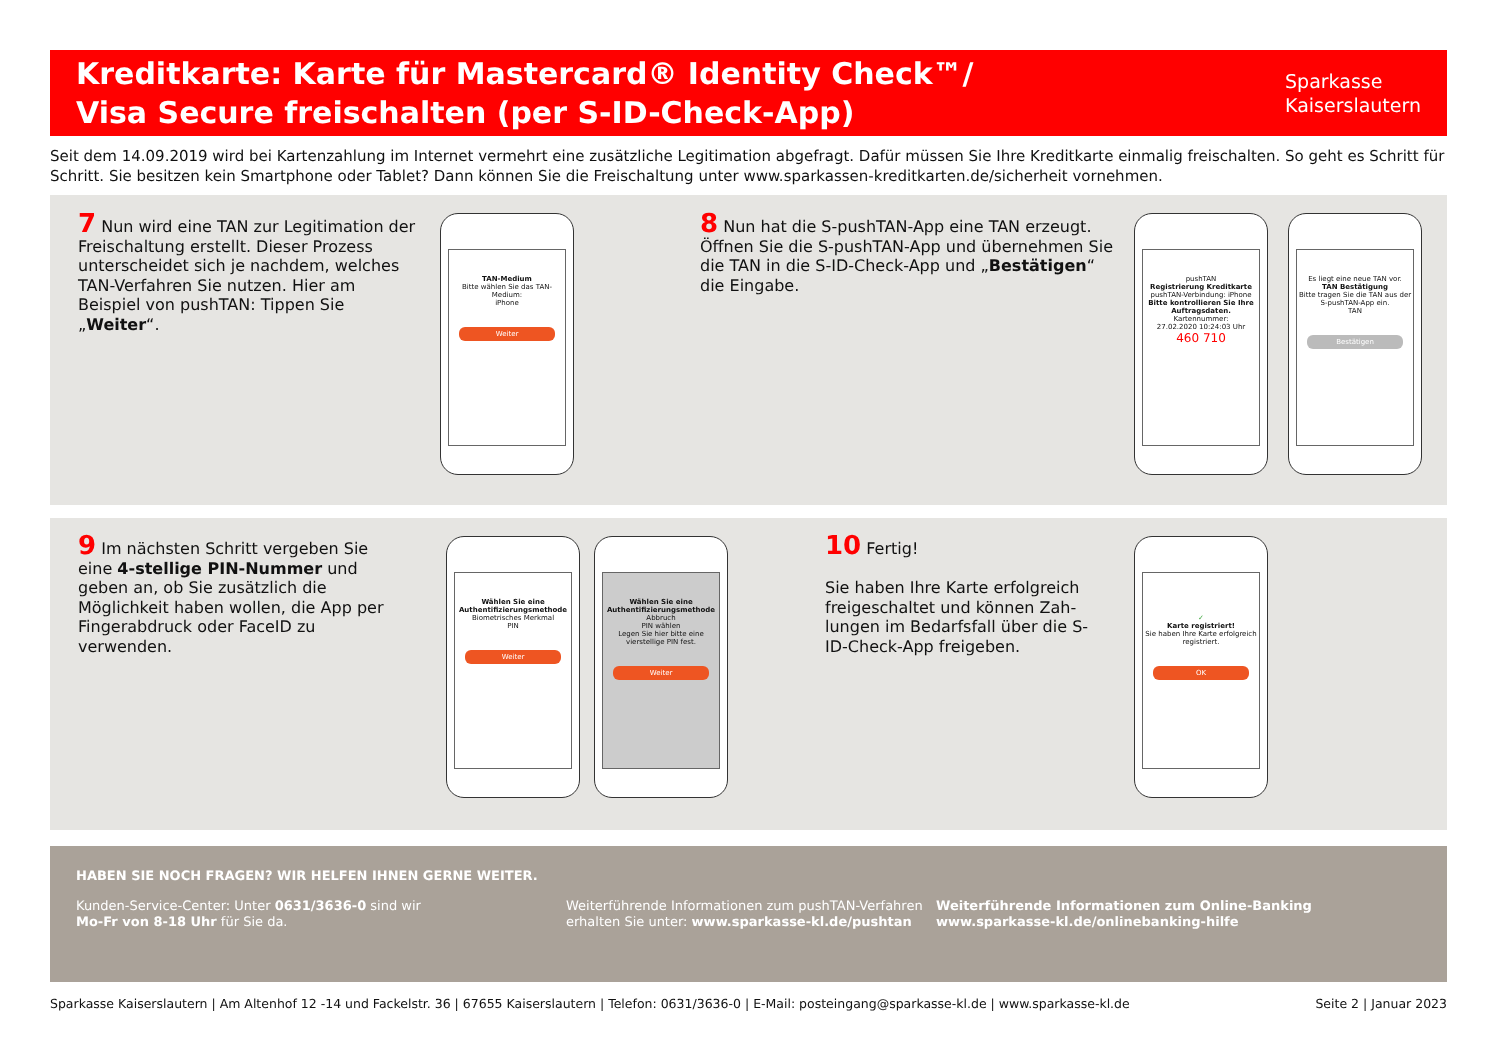Kreditkarte: Karte für Mastercard® Identity Check™/
Visa Secure freischalten (per S-ID-Check-App)
Sparkasse
Kaiserslautern
Seit dem 14.09.2019 wird bei Kartenzahlung im Internet vermehrt eine zusätzliche Legitimation abgefragt. Dafür müssen Sie Ihre Kreditkarte einmalig freischalten. So geht es Schritt für Schritt. Sie besitzen kein Smartphone oder Tablet? Dann können Sie die Freischaltung unter www.sparkassen-kreditkarten.de/sicherheit vornehmen.
7 Nun wird eine TAN zur Legitimation der Freischaltung erstellt. Dieser Prozess unterscheidet sich je nachdem, welches TAN-Verfahren Sie nutzen. Hier am Beispiel von pushTAN: Tippen Sie „Weiter“.
TAN-Medium
Bitte wählen Sie das TAN-Medium:
iPhone
Weiter
8 Nun hat die S-pushTAN-App eine TAN erzeugt. Öffnen Sie die S-pushTAN-App und übernehmen Sie die TAN in die S-ID-Check-App und „Bestätigen“ die Eingabe.
pushTAN
Registrierung Kreditkarte
pushTAN-Verbindung: iPhone
Bitte kontrollieren Sie Ihre Auftragsdaten.
Kartennummer:
27.02.2020 10:24:03 Uhr
460 710
Es liegt eine neue TAN vor.
TAN Bestätigung
Bitte tragen Sie die TAN aus der S-pushTAN-App ein.
TAN
Bestätigen
9 Im nächsten Schritt vergeben Sie eine 4-stellige PIN-Nummer und geben an, ob Sie zusätzlich die Möglichkeit haben wollen, die App per Fingerabdruck oder FaceID zu verwenden.
Wählen Sie eine Authentifizierungsmethode
Biometrisches Merkmal
PIN
Weiter
Wählen Sie eine Authentifizierungsmethode
Abbruch
PIN wählen
Legen Sie hier bitte eine vierstellige PIN fest.
Weiter
10 Fertig!
Sie haben Ihre Karte erfolgreich freigeschaltet und können Zah-lungen im Bedarfsfall über die S-ID-Check-App freigeben.
✓
Karte registriert!
Sie haben Ihre Karte erfolgreich registriert.
OK
HABEN SIE NOCH FRAGEN? WIR HELFEN IHNEN GERNE WEITER.
Kunden-Service-Center: Unter 0631/3636-0 sind wir
Mo-Fr von 8-18 Uhr für Sie da.
Weiterführende Informationen zum pushTAN-Verfahren erhalten Sie unter: www.sparkasse-kl.de/pushtan
Weiterführende Informationen zum Online-Banking
www.sparkasse-kl.de/onlinebanking-hilfe
Sparkasse Kaiserslautern | Am Altenhof 12 -14 und Fackelstr. 36 | 67655 Kaiserslautern | Telefon: 0631/3636-0 | E-Mail: posteingang@sparkasse-kl.de | www.sparkasse-kl.de Seite 2 | Januar 2023